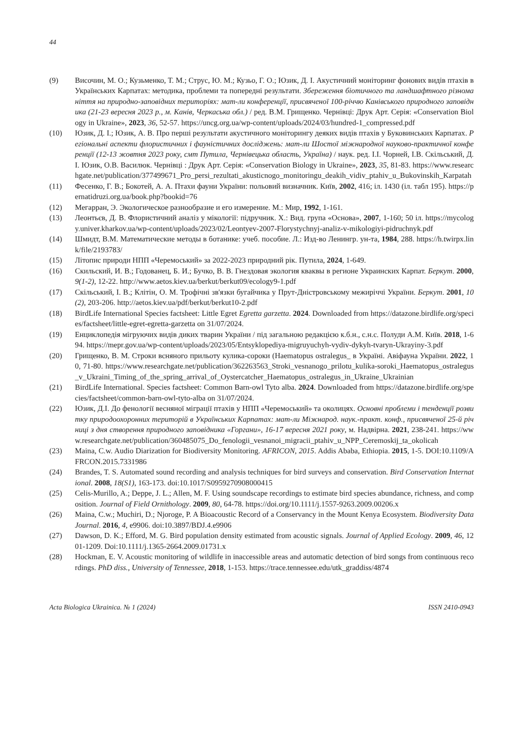44
(9) Височин, М. О.; Кузьменко, Т. М.; Струс, Ю. М.; Кузьо, Г. О.; Юзик, Д. І. Акустичний моніторинг фонових видів птахів в Українських Карпатах: методика, проблеми та попередні результати. Збереження біотичного та ландшафтного різноманіття на природно-заповідних територіях: мат-ли конференції, присвяченої 100-річчю Канівського природного заповідника (21-23 вересня 2023 р., м. Канів, Черкаська обл.) / ред. В.М. Грищенко. Чернівці: Друк Арт. Серія: «Conservation Biology in Ukraine», 2023, 36, 52-57. https://uncg.org.ua/wp-content/uploads/2024/03/hundred-1_compressed.pdf
(10) Юзик, Д. І.; Юзик, А. В. Про перші результати акустичного моніторингу деяких видів птахів у Буковинських Карпатах. Регіональні аспекти флористичних і фауністичних досліджень: мат-ли Шостої міжнародної науково-практичної конференції (12-13 жовтня 2023 року, смт Путила, Чернівецька область, Україна) / наук. ред. І.І. Чорней, І.В. Скільський, Д.І. Юзик, О.В. Василюк. Чернівці : Друк Арт. Серія: «Conservation Biology in Ukraine», 2023, 35, 81-83. https://www.researchgate.net/publication/377499671_Pro_persi_rezultati_akusticnogo_monitoringu_deakih_vidiv_ptahiv_u_Bukovinskih_Karpatah
(11) Фесенко, Г. В.; Бокотей, А. А. Птахи фауни України: польовий визначник. Київ, 2002, 416; іл. 1430 (іл. табл 195). https://pernatidruzi.org.ua/book.php?bookid=76
(12) Мегарран, Э. Экологическое разнообразие и его измерение. М.: Мир, 1992, 1-161.
(13) Леонтьєв, Д. В. Флористичний аналіз у мікології: підручник. Х.: Вид. група «Основа», 2007, 1-160; 50 іл. https://mycology.univer.kharkov.ua/wp-content/uploads/2023/02/Leontyev-2007-Florystychnyj-analiz-v-mikologiyi-pidruchnyk.pdf
(14) Шмидт, В.М. Математические методы в ботанике: учеб. пособие. Л.: Изд-во Ленингр. ун-та, 1984, 288. https://h.twirpx.link/file/2193783/
(15) Літопис природи НПП «Черемоський» за 2022-2023 природний рік. Путила, 2024, 1-649.
(16) Скильский, И. В.; Годованец, Б. И.; Бучко, В. В. Гнездовая экология кваквы в регионе Украинских Карпат. Беркут. 2000, 9(1-2), 12-22. http://www.aetos.kiev.ua/berkut/berkut09/ecology9-1.pdf
(17) Скільський, І. В.; Клітін, О. М. Трофічні зв'язки бугайчика у Прут-Дністровському межиріччі України. Беркут. 2001, 10(2), 203-206. http://aetos.kiev.ua/pdf/berkut/berkut10-2.pdf
(18) BirdLife International Species factsheet: Little Egret Egretta garzetta. 2024. Downloaded from https://datazone.birdlife.org/species/factsheet/little-egret-egretta-garzetta on 31/07/2024.
(19) Енциклопедія мігруючих видів диких тварин України / під загальною редакцією к.б.н., с.н.с. Полуди А.М. Київ. 2018, 1-694. https://mepr.gov.ua/wp-content/uploads/2023/05/Entsyklopediya-migruyuchyh-vydiv-dykyh-tvaryn-Ukrayiny-3.pdf
(20) Грищенко, В. М. Строки всняного прильоту кулика-сороки (Haematopus ostralegus_ в Україні. Авіфауна України. 2022, 10, 71-80. https://www.researchgate.net/publication/362263563_Stroki_vesnanogo_prilotu_kulika-soroki_Haematopus_ostralegus_v_Ukraini_Timing_of_the_spring_arrival_of_Oystercatcher_Haematopus_ostralegus_in_Ukraine_Ukrainian
(21) BirdLife International. Species factsheet: Common Barn-owl Tyto alba. 2024. Downloaded from https://datazone.birdlife.org/species/factsheet/common-barn-owl-tyto-alba on 31/07/2024.
(22) Юзик, Д.І. До фенології весняної міграції птахів у НПП «Черемоський» та околицях. Основні проблеми і тенденції розвитку природоохоронних територій в Українських Карпатах: мат-ли Міжнарод. наук.-практ. конф., присвяченої 25-й річниці з дня створення природного заповідника «Горгани», 16-17 вересня 2021 року, м. Надвірна. 2021, 238-241. https://www.researchgate.net/publication/360485075_Do_fenologii_vesnanoi_migracii_ptahiv_u_NPP_Ceremoskij_ta_okolicah
(23) Maina, C.w. Audio Diarization for Biodiversity Monitoring. AFRICON, 2015. Addis Ababa, Ethiopia. 2015, 1-5. DOI:10.1109/AFRCON.2015.7331986
(24) Brandes, T. S. Automated sound recording and analysis techniques for bird surveys and conservation. Bird Conservation International. 2008, 18(S1), 163-173. doi:10.1017/S0959270908000415
(25) Celis-Murillo, A.; Deppe, J. L.; Allen, M. F. Using soundscape recordings to estimate bird species abundance, richness, and composition. Journal of Field Ornithology. 2009, 80, 64-78. https://doi.org/10.1111/j.1557-9263.2009.00206.x
(26) Maina, C.w.; Muchiri, D.; Njoroge, P. A Bioacoustic Record of a Conservancy in the Mount Kenya Ecosystem. Biodiversity Data Journal. 2016, 4, e9906. doi:10.3897/BDJ.4.e9906
(27) Dawson, D. K.; Efford, M. G. Bird population density estimated from acoustic signals. Journal of Applied Ecology. 2009, 46, 1201-1209. Doi:10.1111/j.1365-2664.2009.01731.x
(28) Hockman, E. V. Acoustic monitoring of wildlife in inaccessible areas and automatic detection of bird songs from continuous recordings. PhD diss., University of Tennessee, 2018, 1-153. https://trace.tennessee.edu/utk_graddiss/4874
Acta Biologica Ukrainica. № 1 (2024) ISSN 2410-0943